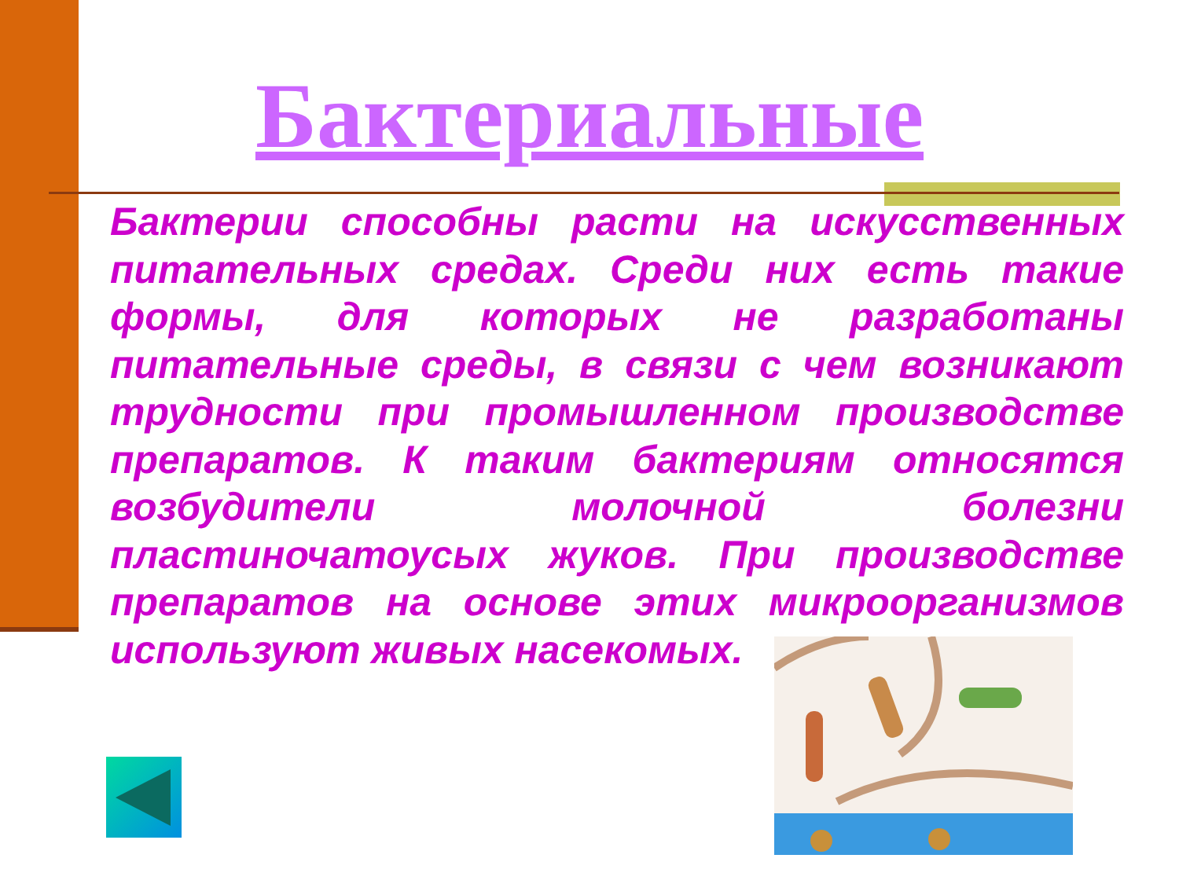Бактериальные
Бактерии способны расти на искусственных питательных средах. Среди них есть такие формы, для которых не разработаны питательные среды, в связи с чем возникают трудности при промышленном производстве препаратов. К таким бактериям относятся возбудители молочной болезни пластиночатоусых жуков. При производстве препаратов на основе этих микроорганизмов используют живых насекомых.